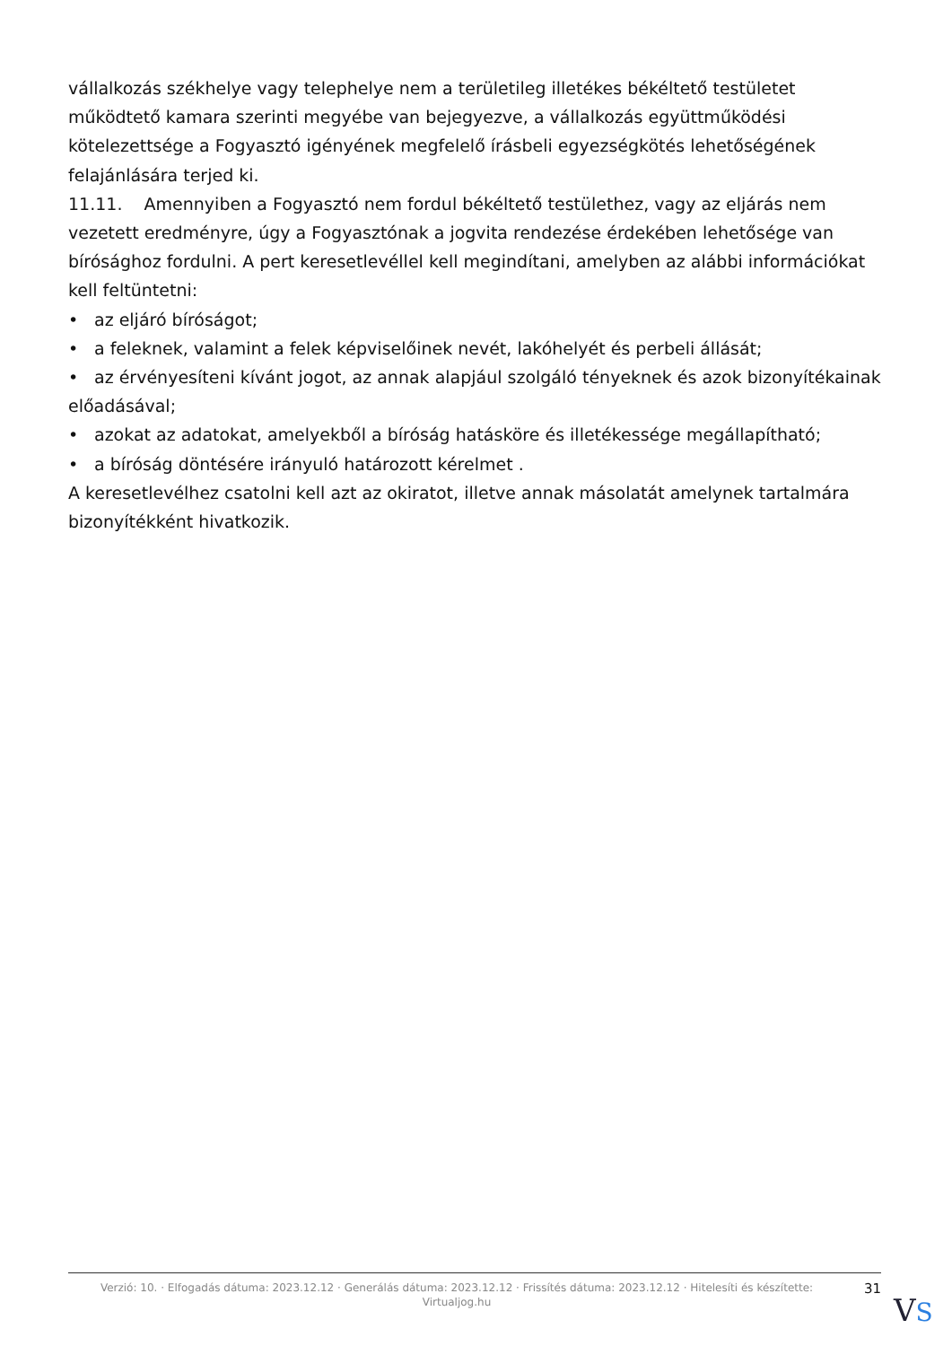vállalkozás székhelye vagy telephelye nem a területileg illetékes békéltető testületet működtető kamara szerinti megyébe van bejegyezve, a vállalkozás együttműködési kötelezettsége a Fogyasztó igényének megfelelő írásbeli egyezségkötés lehetőségének felajánlására terjed ki.
11.11. Amennyiben a Fogyasztó nem fordul békéltető testülethez, vagy az eljárás nem vezetett eredményre, úgy a Fogyasztónak a jogvita rendezése érdekében lehetősége van bírósághoz fordulni. A pert keresetlevéllel kell megindítani, amelyben az alábbi információkat kell feltüntetni:
• az eljáró bíróságot;
• a feleknek, valamint a felek képviselőinek nevét, lakóhelyét és perbeli állását;
• az érvényesíteni kívánt jogot, az annak alapjául szolgáló tényeknek és azok bizonyítékainak előadásával;
• azokat az adatokat, amelyekből a bíróság hatásköre és illetékessége megállapítható;
• a bíróság döntésére irányuló határozott kérelmet .
A keresetlevélhez csatolni kell azt az okiratot, illetve annak másolatát amelynek tartalmára bizonyítékként hivatkozik.
Verzió: 10. · Elfogadás dátuma: 2023.12.12 · Generálás dátuma: 2023.12.12 · Frissítés dátuma: 2023.12.12 · Hitelesíti és készítette:
Virtualjog.hu
31
VS